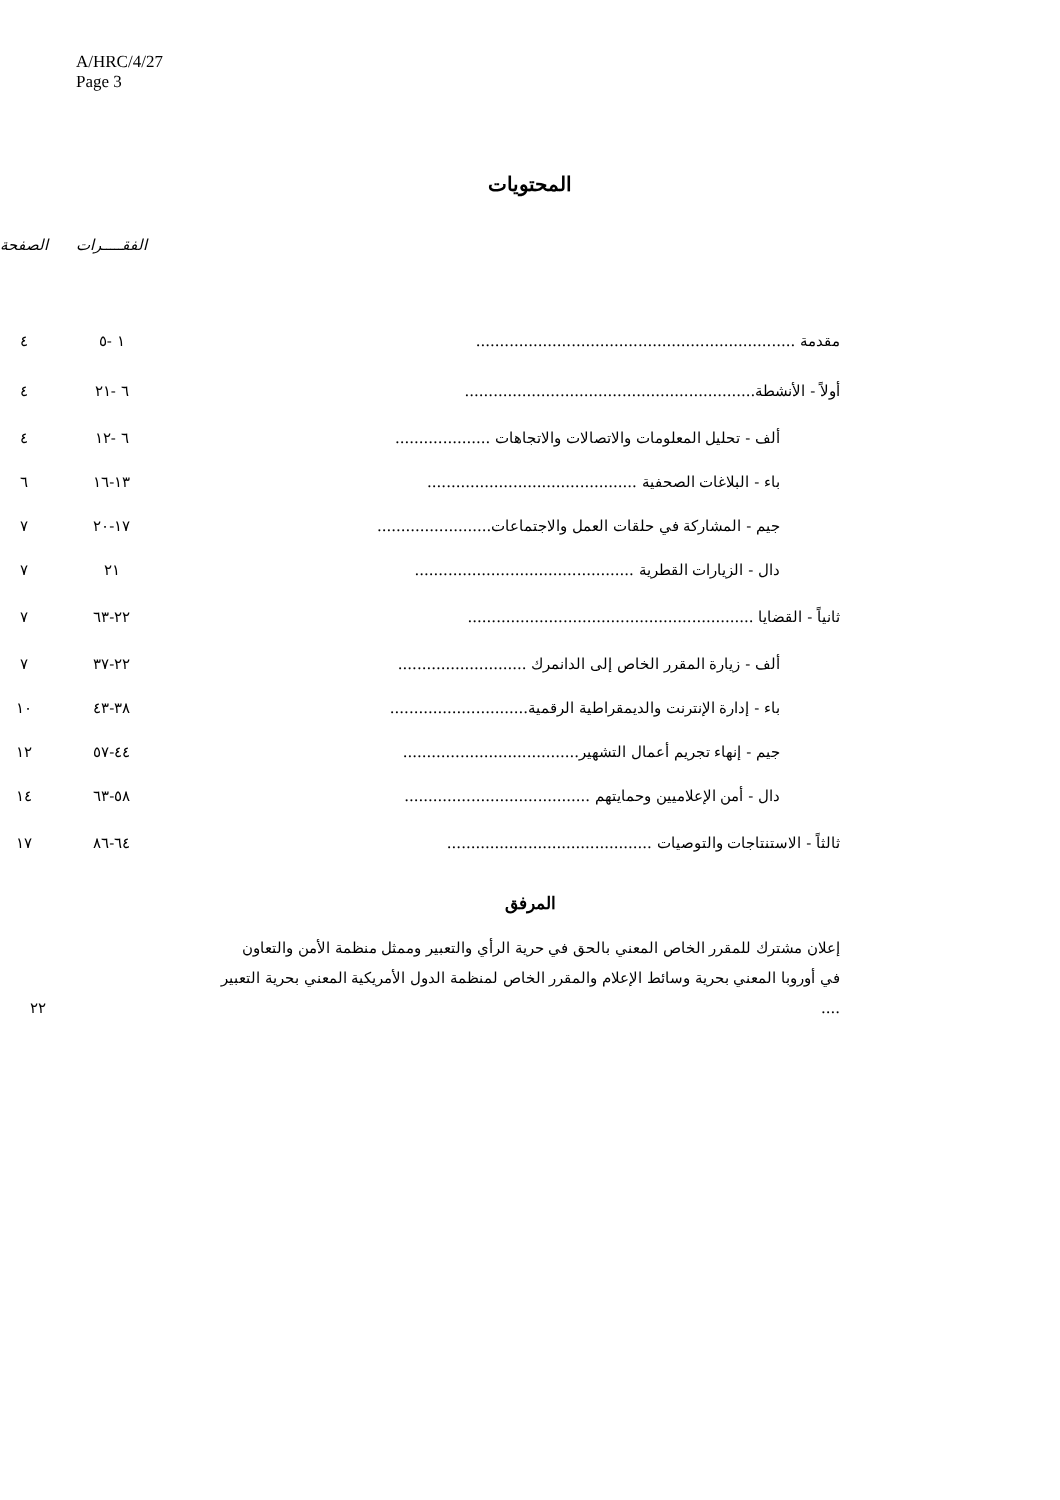A/HRC/4/27
Page 3
المحتويات
| | الفقـــــرات | الصفحة |
| مقدمة ................................................................... | ١ -٥ | ٤ |
| أولاً - الأنشطة............................................................. | ٦ -٢١ | ٤ |
| ألف - تحليل المعلومات والاتصالات والاتجاهات .................... | ٦ -١٢ | ٤ |
| باء - البلاغات الصحفية ............................................ | ١٣-١٦ | ٦ |
| جيم - المشاركة في حلقات العمل والاجتماعات........................ | ١٧-٢٠ | ٧ |
| دال - الزيارات القطرية .............................................. | ٢١ | ٧ |
| ثانياً - القضايا ............................................................ | ٢٢-٦٣ | ٧ |
| ألف - زيارة المقرر الخاص إلى الدانمرك ........................... | ٢٢-٣٧ | ٧ |
| باء - إدارة الإنترنت والديمقراطية الرقمية............................. | ٣٨-٤٣ | ١٠ |
| جيم - إنهاء تجريم أعمال التشهير..................................... | ٤٤-٥٧ | ١٢ |
| دال - أمن الإعلاميين وحمايتهم ....................................... | ٥٨-٦٣ | ١٤ |
| ثالثاً - الاستنتاجات والتوصيات ........................................... | ٦٤-٨٦ | ١٧ |
المرفق
إعلان مشترك للمقرر الخاص المعني بالحق في حرية الرأي والتعبير وممثل منظمة الأمن والتعاون في أوروبا المعني بحرية وسائط الإعلام والمقرر الخاص لمنظمة الدول الأمريكية المعني بحرية التعبير ....
٢٢